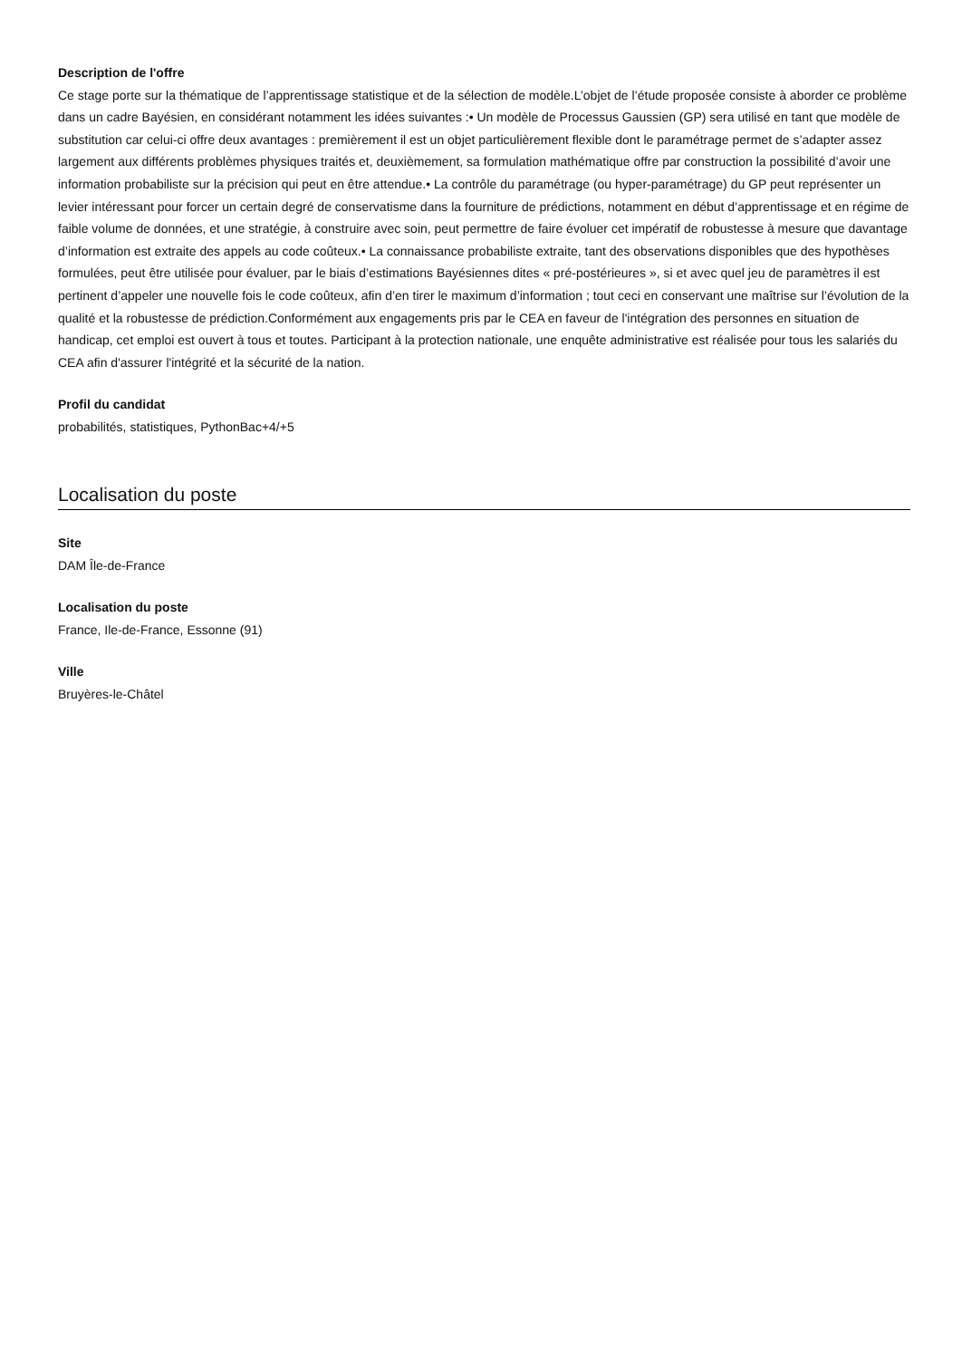Description de l'offre
Ce stage porte sur la thématique de l’apprentissage statistique et de la sélection de modèle.L’objet de l’étude proposée consiste à aborder ce problème dans un cadre Bayésien, en considérant notamment les idées suivantes :• Un modèle de Processus Gaussien (GP) sera utilisé en tant que modèle de substitution car celui-ci offre deux avantages : premièrement il est un objet particulièrement flexible dont le paramétrage permet de s’adapter assez largement aux différents problèmes physiques traités et, deuxièmement, sa formulation mathématique offre par construction la possibilité d’avoir une information probabiliste sur la précision qui peut en être attendue.• La contrôle du paramétrage (ou hyper-paramétrage) du GP peut représenter un levier intéressant pour forcer un certain degré de conservatisme dans la fourniture de prédictions, notamment en début d’apprentissage et en régime de faible volume de données, et une stratégie, à construire avec soin, peut permettre de faire évoluer cet impératif de robustesse à mesure que davantage d’information est extraite des appels au code coûteux.• La connaissance probabiliste extraite, tant des observations disponibles que des hypothèses formulées, peut être utilisée pour évaluer, par le biais d’estimations Bayésiennes dites « pré-postérieures », si et avec quel jeu de paramètres il est pertinent d’appeler une nouvelle fois le code coûteux, afin d’en tirer le maximum d’information ; tout ceci en conservant une maîtrise sur l’évolution de la qualité et la robustesse de prédiction.Conformément aux engagements pris par le CEA en faveur de l'intégration des personnes en situation de handicap, cet emploi est ouvert à tous et toutes. Participant à la protection nationale, une enquête administrative est réalisée pour tous les salariés du CEA afin d'assurer l'intégrité et la sécurité de la nation.
Profil du candidat
probabilités, statistiques, PythonBac+4/+5
Localisation du poste
Site
DAM Île-de-France
Localisation du poste
France, Ile-de-France, Essonne (91)
Ville
Bruyères-le-Châtel